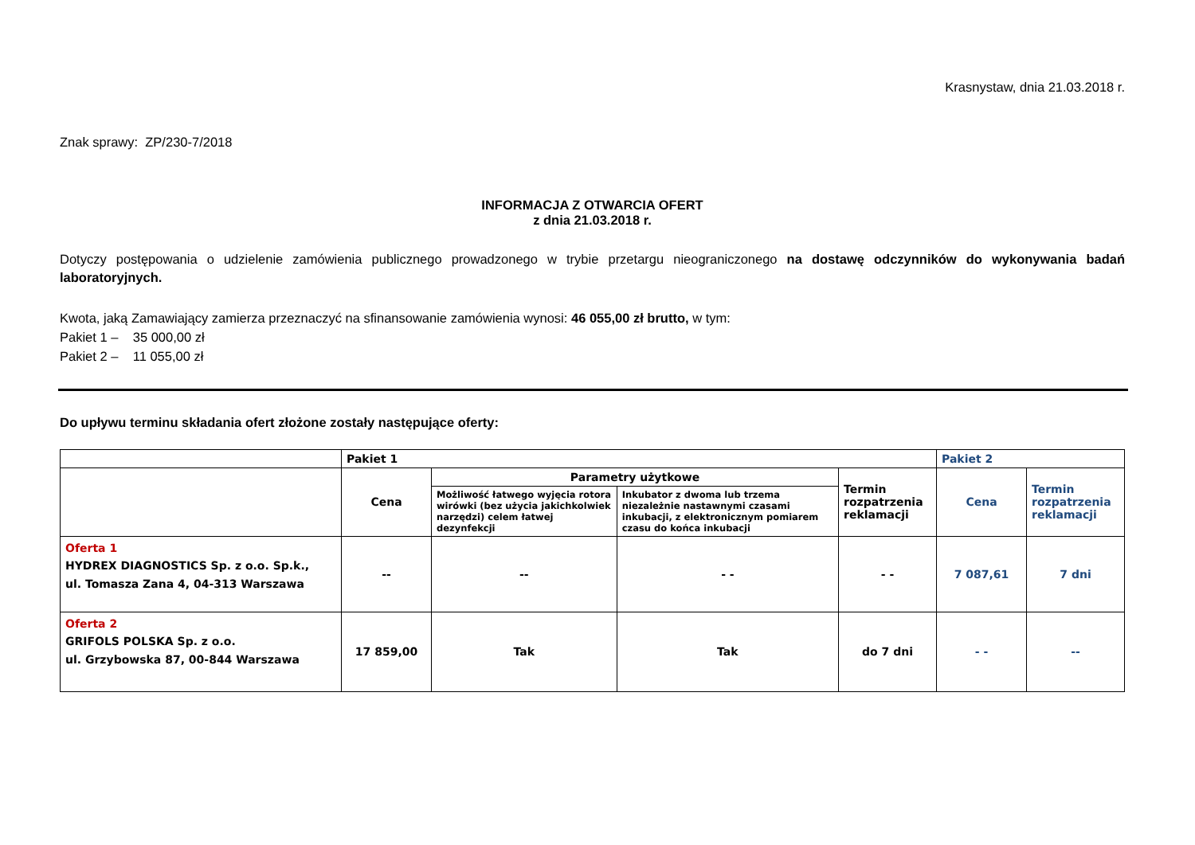Krasnystaw, dnia 21.03.2018 r.
Znak sprawy: ZP/230-7/2018
INFORMACJA Z OTWARCIA OFERT
z dnia 21.03.2018 r.
Dotyczy postępowania o udzielenie zamówienia publicznego prowadzonego w trybie przetargu nieograniczonego na dostawę odczynników do wykonywania badań laboratoryjnych.
Kwota, jaką Zamawiający zamierza przeznaczyć na sfinansowanie zamówienia wynosi: 46 055,00 zł brutto, w tym:
Pakiet 1 – 35 000,00 zł
Pakiet 2 – 11 055,00 zł
Do upływu terminu składania ofert złożone zostały następujące oferty:
| | Pakiet 1 | | | | Pakiet 2 | |
| | Cena | Parametry użytkowe | | Termin rozpatrzenia reklamacji | Cena | Termin rozpatrzenia reklamacji |
| | | Możliwość łatwego wyjęcia rotora wirówki (bez użycia jakichkolwiek narzędzi) celem łatwej dezynfekcji | Inkubator z dwoma lub trzema niezależnie nastawnymi czasami inkubacji, z elektronicznym pomiarem czasu do końca inkubacji | | | |
| Oferta 1 HYDREX DIAGNOSTICS Sp. z o.o. Sp.k., ul. Tomasza Zana 4, 04-313 Warszawa | -- | -- | - - | - - | 7 087,61 | 7 dni |
| Oferta 2 GRIFOLS POLSKA Sp. z o.o. ul. Grzybowska 87, 00-844 Warszawa | 17 859,00 | Tak | Tak | do 7 dni | - - | -- |